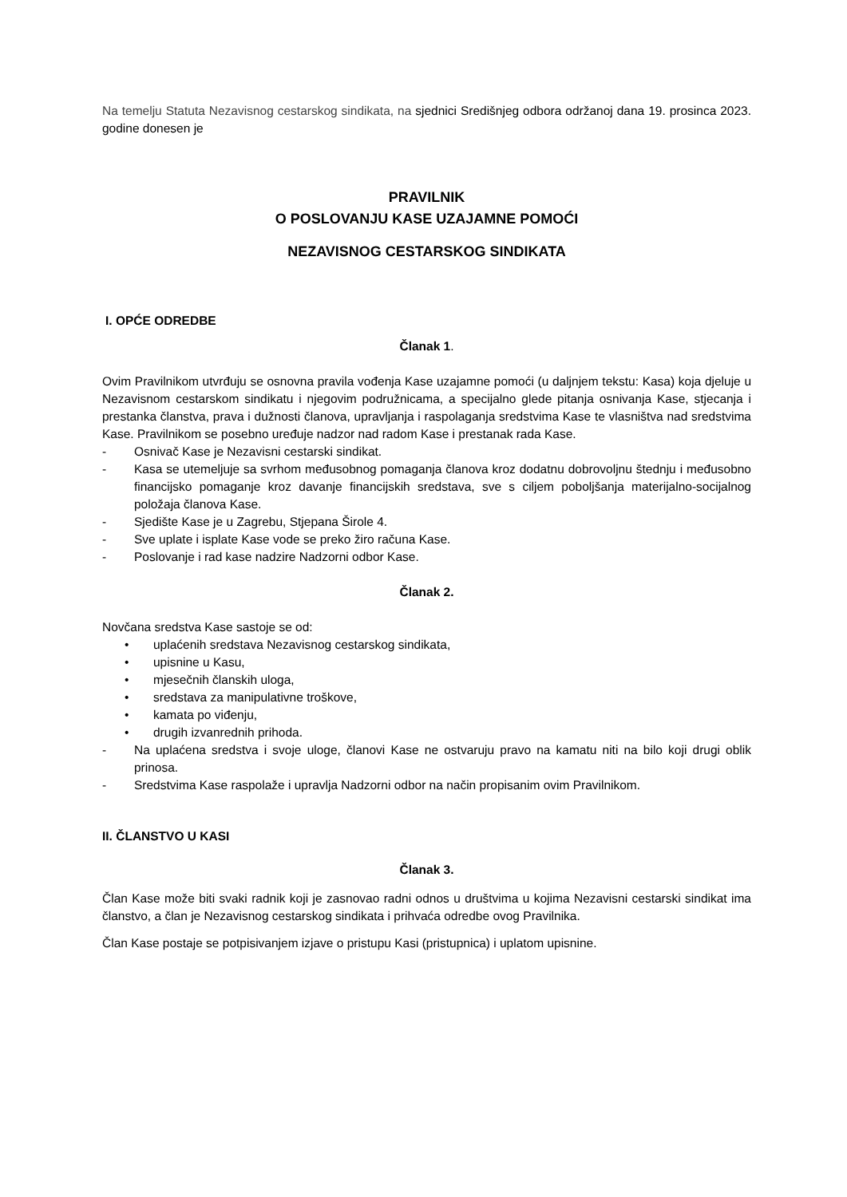Na temelju Statuta Nezavisnog cestarskog sindikata, na sjednici Središnjeg odbora održanoj dana 19. prosinca 2023. godine donesen je
PRAVILNIK
O POSLOVANJU KASE UZAJAMNE POMOĆI
NEZAVISNOG CESTARSKOG SINDIKATA
I. OPĆE ODREDBE
Članak 1.
Ovim Pravilnikom utvrđuju se osnovna pravila vođenja Kase uzajamne pomoći (u daljnjem tekstu: Kasa) koja djeluje u Nezavisnom cestarskom sindikatu i njegovim podružnicama, a specijalno glede pitanja osnivanja Kase, stjecanja i prestanka članstva, prava i dužnosti članova, upravljanja i raspolaganja sredstvima Kase te vlasništva nad sredstvima Kase. Pravilnikom se posebno uređuje nadzor nad radom Kase i prestanak rada Kase.
- Osnivač Kase je Nezavisni cestarski sindikat.
- Kasa se utemeljuje sa svrhom međusobnog pomaganja članova kroz dodatnu dobrovoljnu štednju i međusobno financijsko pomaganje kroz davanje financijskih sredstava, sve s ciljem poboljšanja materijalno-socijalnog položaja članova Kase.
- Sjedište Kase je u Zagrebu, Stjepana Širole 4.
- Sve uplate i isplate Kase vode se preko žiro računa Kase.
- Poslovanje i rad kase nadzire Nadzorni odbor Kase.
Članak 2.
Novčana sredstva Kase sastoje se od:
• uplaćenih sredstava Nezavisnog cestarskog sindikata,
• upisnine u Kasu,
• mjesečnih članskih uloga,
• sredstava za manipulativne troškove,
• kamata po viđenju,
• drugih izvanrednih prihoda.
- Na uplaćena sredstva i svoje uloge, članovi Kase ne ostvaruju pravo na kamatu niti na bilo koji drugi oblik prinosa.
- Sredstvima Kase raspolaže i upravlja Nadzorni odbor na način propisanim ovim Pravilnikom.
II. ČLANSTVO U KASI
Članak 3.
Član Kase može biti svaki radnik koji je zasnovao radni odnos u društvima u kojima Nezavisni cestarski sindikat ima članstvo, a član je Nezavisnog cestarskog sindikata i prihvaća odredbe ovog Pravilnika.
Član Kase postaje se potpisivanjem izjave o pristupu Kasi (pristupnica) i uplatom upisnine.